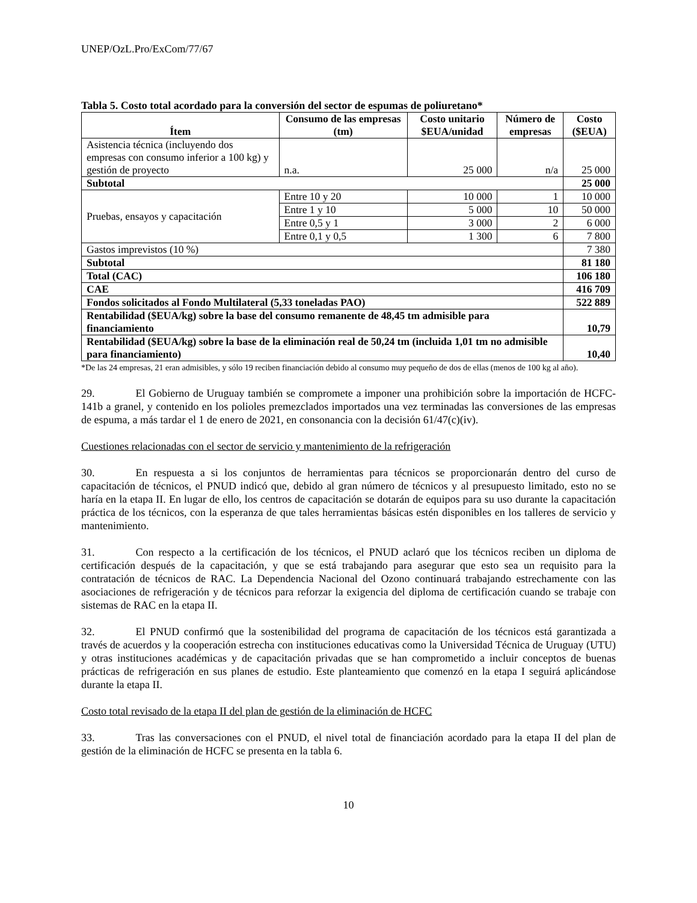UNEP/OzL.Pro/ExCom/77/67
Tabla 5. Costo total acordado para la conversión del sector de espumas de poliuretano*
| Ítem | Consumo de las empresas (tm) | Costo unitario $EUA/unidad | Número de empresas | Costo ($EUA) |
| --- | --- | --- | --- | --- |
| Asistencia técnica (incluyendo dos empresas con consumo inferior a 100 kg) y gestión de proyecto | n.a. | 25 000 | n/a | 25 000 |
| Subtotal | | | | 25 000 |
| Pruebas, ensayos y capacitación | Entre 10 y 20 | 10 000 | 1 | 10 000 |
| | Entre 1 y 10 | 5 000 | 10 | 50 000 |
| | Entre 0,5 y 1 | 3 000 | 2 | 6 000 |
| | Entre 0,1 y 0,5 | 1 300 | 6 | 7 800 |
| Gastos imprevistos (10 %) | | | | 7 380 |
| Subtotal | | | | 81 180 |
| Total (CAC) | | | | 106 180 |
| CAE | | | | 416 709 |
| Fondos solicitados al Fondo Multilateral (5,33 toneladas PAO) | | | | 522 889 |
| Rentabilidad ($EUA/kg) sobre la base del consumo remanente de 48,45 tm admisible para financiamiento | | | | 10,79 |
| Rentabilidad ($EUA/kg) sobre la base de la eliminación real de 50,24 tm (incluida 1,01 tm no admisible para financiamiento) | | | | 10,40 |
*De las 24 empresas, 21 eran admisibles, y sólo 19 reciben financiación debido al consumo muy pequeño de dos de ellas (menos de 100 kg al año).
29. El Gobierno de Uruguay también se compromete a imponer una prohibición sobre la importación de HCFC-141b a granel, y contenido en los polioles premezclados importados una vez terminadas las conversiones de las empresas de espuma, a más tardar el 1 de enero de 2021, en consonancia con la decisión 61/47(c)(iv).
Cuestiones relacionadas con el sector de servicio y mantenimiento de la refrigeración
30. En respuesta a si los conjuntos de herramientas para técnicos se proporcionarán dentro del curso de capacitación de técnicos, el PNUD indicó que, debido al gran número de técnicos y al presupuesto limitado, esto no se haría en la etapa II. En lugar de ello, los centros de capacitación se dotarán de equipos para su uso durante la capacitación práctica de los técnicos, con la esperanza de que tales herramientas básicas estén disponibles en los talleres de servicio y mantenimiento.
31. Con respecto a la certificación de los técnicos, el PNUD aclaró que los técnicos reciben un diploma de certificación después de la capacitación, y que se está trabajando para asegurar que esto sea un requisito para la contratación de técnicos de RAC. La Dependencia Nacional del Ozono continuará trabajando estrechamente con las asociaciones de refrigeración y de técnicos para reforzar la exigencia del diploma de certificación cuando se trabaje con sistemas de RAC en la etapa II.
32. El PNUD confirmó que la sostenibilidad del programa de capacitación de los técnicos está garantizada a través de acuerdos y la cooperación estrecha con instituciones educativas como la Universidad Técnica de Uruguay (UTU) y otras instituciones académicas y de capacitación privadas que se han comprometido a incluir conceptos de buenas prácticas de refrigeración en sus planes de estudio. Este planteamiento que comenzó en la etapa I seguirá aplicándose durante la etapa II.
Costo total revisado de la etapa II del plan de gestión de la eliminación de HCFC
33. Tras las conversaciones con el PNUD, el nivel total de financiación acordado para la etapa II del plan de gestión de la eliminación de HCFC se presenta en la tabla 6.
10